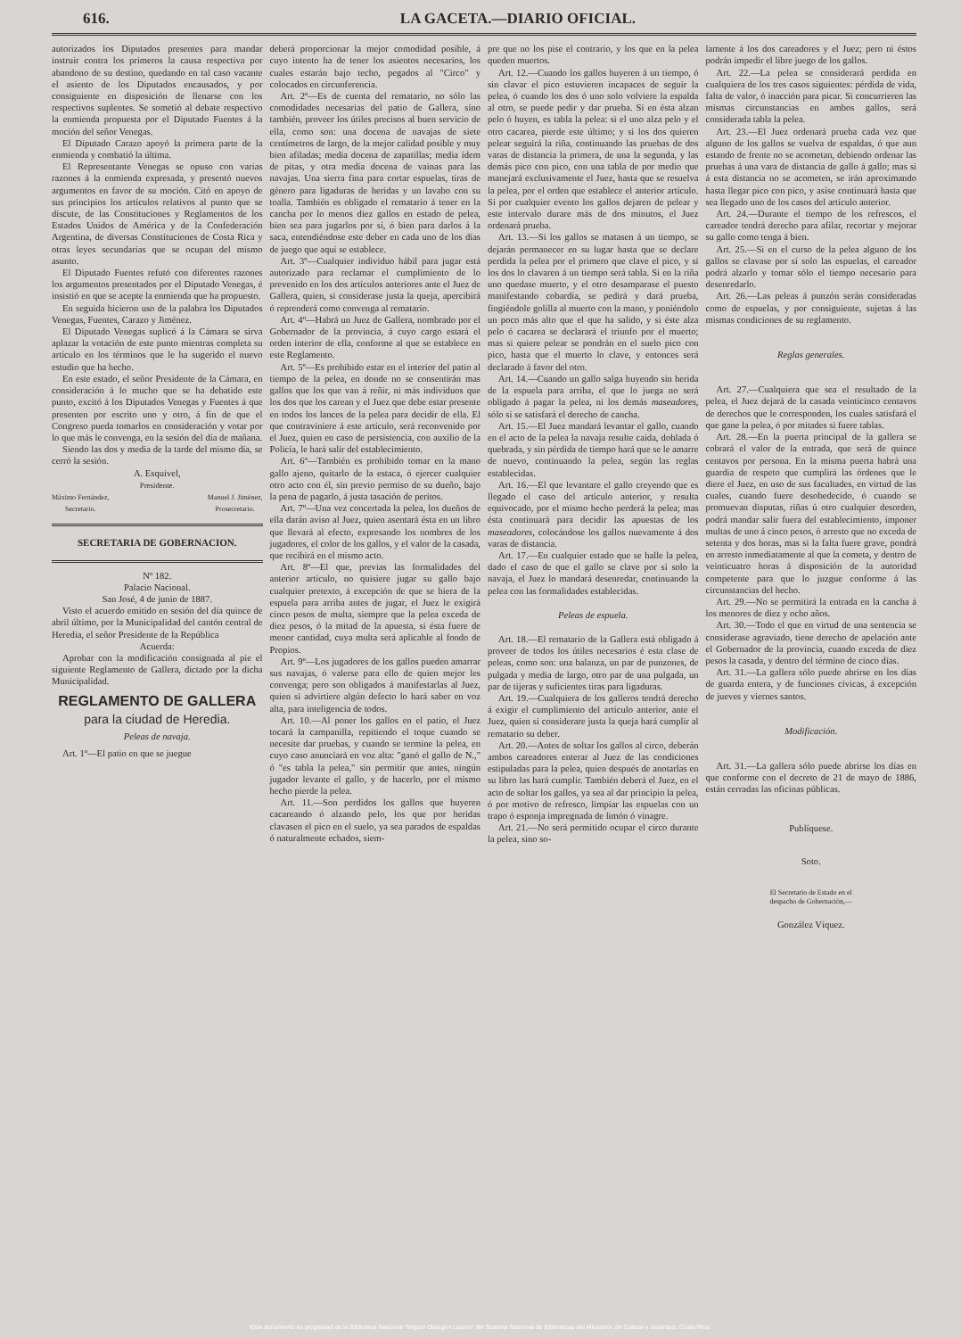616. LA GACETA.—DIARIO OFICIAL.
autorizados los Diputados presentes para mandar instruir contra los primeros la causa respectiva por abandono de su destino, quedando en tal caso vacante el asiento de los Diputados encausados, y por consiguiente en disposición de llenarse con los respectivos suplentes. Se sometió al debate respectivo la enmienda propuesta por el Diputado Fuentes á la moción del señor Venegas.
El Diputado Carazo apoyó la primera parte de la enmienda y combatió la última.
El Representante Venegas se opuso con varias razones á la enmienda expresada, y presentó nuevos argumentos en favor de su moción. Citó en apoyo de sus principios los artículos relativos al punto que se discute, de las Constituciones y Reglamentos de los Estados Unidos de América y de la Confederación Argentina, de diversas Constituciones de Costa Rica y otras leyes secundarias que se ocupan del mismo asunto.
El Diputado Fuentes refutó con diferentes razones los argumentos presentados por el Diputado Venegas, é insistió en que se acepte la enmienda que ha propuesto.
En seguida hicieron uso de la palabra los Diputados Venegas, Fuentes, Carazo y Jiménez.
El Diputado Venegas suplicó á la Cámara se sirva aplazar la votación de este punto mientras completa su artículo en los términos que le ha sugerido el nuevo estudio que ha hecho.
En este estado, el señor Presidente de la Cámara, en consideración á lo mucho que se ha debatido este punto, excitó á los Diputados Venegas y Fuentes á que presenten por escrito uno y otro, á fin de que el Congreso pueda tomarlos en consideración y votar por lo que más le convenga, en la sesión del día de mañana.
Siendo las dos y media de la tarde del mismo día, se cerró la sesión.
A. Esquivel,
Presidente.
Máximo Fernández,
Secretario. Manuel J. Jiménez,
Prosecretario.
SECRETARIA DE GOBERNACION.
Nº 182.
Palacio Nacional.
San José, 4 de junio de 1887.
Visto el acuerdo emitido en sesión del día quince de abril último, por la Municipalidad del cantón central de Heredia, el señor Presidente de la República
Acuerda:
Aprobar con la modificación consignada al pie el siguiente Reglamento de Gallera, dictado por la dicha Municipalidad.
REGLAMENTO DE GALLERA
para la ciudad de Heredia.
Peleas de navaja.
Art. 1º—El patio en que se juegue
deberá proporcionar la mejor comodidad posible, á cuyo intento ha de tener los asientos necesarios, los cuales estarán bajo techo, pegados al "Circo" y colocados en circunferencia.
Art. 2º—Es de cuenta del rematario, no sólo las comodidades necesarias del patio de Gallera, sino también, proveer los útiles precisos al buen servicio de ella, como son: una docena de navajas de siete centímetros de largo, de la mejor calidad posible y muy bien afiladas; media docena de zapatillas; media ídem de pitas, y otra media docena de vainas para las navajas. Una sierra fina para cortar espuelas, tiras de género para ligaduras de heridas y un lavabo con su toalla. También es obligado el rematario á tener en la cancha por lo menos diez gallos en estado de pelea, bien sea para jugarlos por sí, ó bien para darlos á la saca, entendiéndose este deber en cada uno de los días de juego que aquí se establece.
Art. 3º—Cualquier individuo hábil para jugar está autorizado para reclamar el cumplimiento de lo prevenido en los dos artículos anteriores ante el Juez de Gallera, quien, si considerase justa la queja, apercibirá ó reprenderá como convenga al rematario.
Art. 4º—Habrá un Juez de Gallera, nombrado por el Gobernador de la provincia, á cuyo cargo estará el orden interior de ella, conforme al que se establece en este Reglamento.
Art. 5º—Es prohibido estar en el interior del patio al tiempo de la pelea, en donde no se consentirán mas gallos que los que van á reñir, ni más individuos que los dos que los carean y el Juez que debe estar presente en todos los lances de la pelea para decidir de ella. El que contraviniere á este artículo, será reconvenido por el Juez, quien en caso de persistencia, con auxilio de la Policía, le hará salir del establecimiento.
Art. 6º—También es prohibido tomar en la mano gallo ajeno, quitarlo de la estaca, ó ejercer cualquier otro acto con él, sin previo permiso de su dueño, bajo la pena de pagarlo, á justa tasación de peritos.
Art. 7º—Una vez concertada la pelea, los dueños de ella darán aviso al Juez, quien asentará ésta en un libro que llevará al efecto, expresando los nombres de los jugadores, el color de los gallos, y el valor de la casada, que recibirá en el mismo acto.
Art. 8º—El que, previas las formalidades del anterior artículo, no quisiere jugar su gallo bajo cualquier pretexto, á excepción de que se hiera de la espuela para arriba antes de jugar, el Juez le exigirá cinco pesos de multa, siempre que la pelea exceda de diez pesos, ó la mitad de la apuesta, si ésta fuere de menor cantidad, cuya multa será aplicable al fondo de Propios.
Art. 9º—Los jugadores de los gallos pueden amarrar sus navajas, ó valerse para ello de quien mejor les convenga; pero son obligados á manifestarlas al Juez, quien si advirtiere algún defecto lo hará saber en voz alta, para inteligencia de todos.
Art. 10.—Al poner los gallos en el patio, el Juez tocará la campanilla, repitiendo el toque cuando se necesite dar pruebas, y cuando se termine la pelea, en cuyo caso anunciará en voz alta: "ganó el gallo de N.," ó "es tabla la pelea," sin permitir que antes, ningún jugador levante el gallo, y de hacerlo, por el mismo hecho pierde la pelea.
Art. 11.—Son perdidos los gallos que huyeren cacareando ó alzando pelo, los que por heridas clavasen el pico en el suelo, ya sea parados de espaldas ó naturalmente echados, siem-
pre que no los pise el contrario, y los que en la pelea queden muertos.
Art. 12.—Cuando los gallos huyeren á un tiempo, ó sin clavar el pico estuvieren incapaces de seguir la pelea, ó cuando los dos ó uno solo volviere la espalda al otro, se puede pedir y dar prueba. Si en ésta alzan pelo ó huyen, es tabla la pelea: si el uno alza pelo y el otro cacarea, pierde este último; y si los dos quieren pelear seguirá la riña, continuando las pruebas de dos varas de distancia la primera, de una la segunda, y las demás pico con pico, con una tabla de por medio que manejará exclusivamente el Juez, hasta que se resuelva la pelea, por el orden que establece el anterior artículo. Si por cualquier evento los gallos dejaren de pelear y este intervalo durare más de dos minutos, el Juez ordenará prueba.
Art. 13.—Si los gallos se matasen á un tiempo, se dejarán permanecer en su lugar hasta que se declare perdida la pelea por el primero que clave el pico, y si los dos lo clavaren á un tiempo será tabla. Si en la riña uno quedase muerto, y el otro desamparase el puesto manifestando cobardía, se pedirá y dará prueba, fingiéndole golilla al muerto con la mano, y poniéndolo un poco más alto que el que ha salido, y si éste alza pelo ó cacarea se declarará el triunfo por el muerto; mas si quiere pelear se pondrán en el suelo pico con pico, hasta que el muerto lo clave, y entonces será declarado á favor del otro.
Art. 14.—Cuando un gallo salga huyendo sin herida de la espuela para arriba, el que lo juega no será obligado á pagar la pelea, ni los demás maseadores, sólo si se satisfará el derecho de cancha.
Art. 15.—El Juez mandará levantar el gallo, cuando en el acto de la pelea la navaja resulte caída, doblada ó quebrada, y sin pérdida de tiempo hará que se le amarre de nuevo, continuando la pelea, según las reglas establecidas.
Art. 16.—El que levantare el gallo creyendo que es llegado el caso del artículo anterior, y resulta equivocado, por el mismo hecho perderá la pelea; mas ésta continuará para decidir las apuestas de los maseadores, colocándose los gallos nuevamente á dos varas de distancia.
Art. 17.—En cualquier estado que se halle la pelea, dado el caso de que el gallo se clave por sí solo la navaja, el Juez lo mandará desenredar, continuando la pelea con las formalidades establecidas.
Peleas de espuela.
Art. 18.—El rematario de la Gallera está obligado á proveer de todos los útiles necesarios é esta clase de peleas, como son: una balanza, un par de punzones, de pulgada y media de largo, otro par de una pulgada, un par de tijeras y suficientes tiras para ligaduras.
Art. 19.—Cualquiera de los galleros tendrá derecho á exigir el cumplimiento del artículo anterior, ante el Juez, quien si considerare justa la queja hará cumplir al rematario su deber.
Art. 20.—Antes de soltar los gallos al circo, deberán ambos careadores enterar al Juez de las condiciones estipuladas para la pelea, quien después de anotarlas en su libro las hará cumplir. También deberá el Juez, en el acto de soltar los gallos, ya sea al dar principio la pelea, ó por motivo de refresco, limpiar las espuelas con un trapo ó esponja impregnada de limón ó vinagre.
Art. 21.—No será permitido ocupar el circo durante la pelea, sino so-
lamente á los dos careadores y el Juez; pero ni éstos podrán impedir el libre juego de los gallos.
Art. 22.—La pelea se considerará perdida en cualquiera de los tres casos siguientes: pérdida de vida, falta de valor, ó inacción para picar. Si concurrieren las mismas circunstancias en ambos gallos, será considerada tabla la pelea.
Art. 23.—El Juez ordenará prueba cada vez que alguno de los gallos se vuelva de espaldas, ó que aun estando de frente no se acometan, debiendo ordenar las pruebas á una vara de distancia de gallo á gallo; mas si á esta distancia no se acometen, se irán aproximando hasta llegar pico con pico, y asíse continuará hasta que sea llegado uno de los casos del artículo anterior.
Art. 24.—Durante el tiempo de los refrescos, el careador tendrá derecho para afilar, recortar y mejorar su gallo como tenga á bien.
Art. 25.—Si en el curso de la pelea alguno de los gallos se clavase por sí solo las espuelas, el careador podrá alzarlo y tomar sólo el tiempo necesario para desenredarlo.
Art. 26.—Las peleas á punzón serán consideradas como de espuelas, y por consiguiente, sujetas á las mismas condiciones de su reglamento.
Reglas generales.
Art. 27.—Cualquiera que sea el resultado de la pelea, el Juez dejará de la casada veinticinco centavos de derechos que le corresponden, los cuales satisfará el que gane la pelea, ó por mitades si fuere tablas.
Art. 28.—En la puerta principal de la gallera se cobrará el valor de la entrada, que será de quince centavos por persona. En la misma puerta habrá una guardia de respeto que cumplirá las órdenes que le diere el Juez, en uso de sus facultades, en virtud de las cuales, cuando fuere desobedecido, ó cuando se promuevan disputas, riñas ú otro cualquier desorden, podrá mandar salir fuera del establecimiento, imponer multas de uno á cinco pesos, ó arresto que no exceda de setenta y dos horas, mas si la falta fuere grave, pondrá en arresto inmediatamente al que la cometa, y dentro de veinticuatro horas á disposición de la autoridad competente para que lo juzgue conforme á las circunstancias del hecho.
Art. 29.—No se permitirá la entrada en la cancha á los menores de diez y ocho años.
Art. 30.—Todo el que en virtud de una sentencia se considerase agraviado, tiene derecho de apelación ante el Gobernador de la provincia, cuando exceda de diez pesos la casada, y dentro del término de cinco días.
Art. 31.—La gallera sólo puede abrirse en los días de guarda entera, y de funciones cívicas, á excepción de jueves y viernes santos.
Modificación.
Art. 31.—La gallera sólo puede abrirse los días en que conforme con el decreto de 21 de mayo de 1886, están cerradas las oficinas públicas.
Publíquese.
Soto.
El Secretario de Estado en el
despacho de Gobernación,—
González Víquez.
Este documento es propiedad de la Biblioteca Nacional "Miguel Obregón Lizano" del Sistema Nacional de Bibliotecas del Ministerio de Cultura y Juventud, Costa Rica.